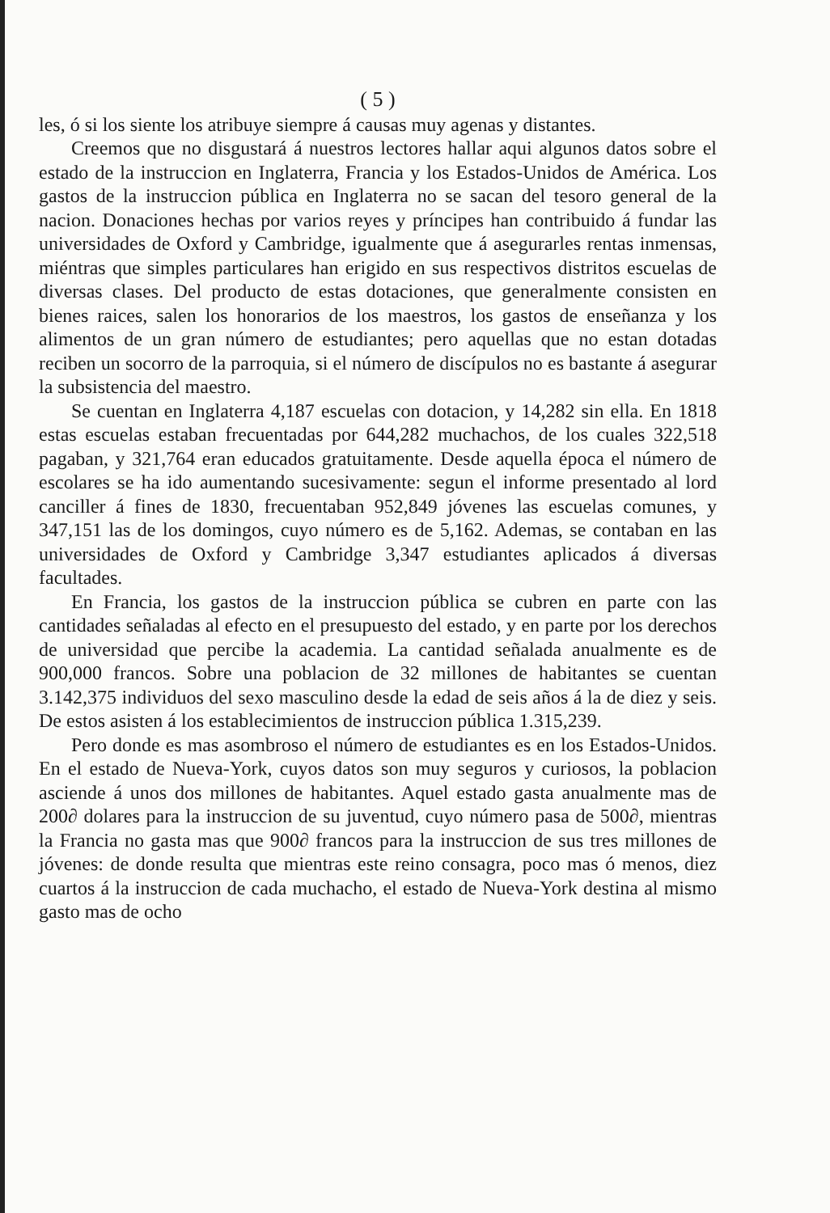( 5 )
les, ó si los siente los atribuye siempre á causas muy agenas y distantes.
Creemos que no disgustará á nuestros lectores hallar aqui algunos datos sobre el estado de la instruccion en Inglaterra, Francia y los Estados-Unidos de América. Los gastos de la instruccion pública en Inglaterra no se sacan del tesoro general de la nacion. Donaciones hechas por varios reyes y príncipes han contribuido á fundar las universidades de Oxford y Cambridge, igualmente que á asegurarles rentas inmensas, miéntras que simples particulares han erigido en sus respectivos distritos escuelas de diversas clases. Del producto de estas dotaciones, que generalmente consisten en bienes raices, salen los honorarios de los maestros, los gastos de enseñanza y los alimentos de un gran número de estudiantes; pero aquellas que no estan dotadas reciben un socorro de la parroquia, si el número de discípulos no es bastante á asegurar la subsistencia del maestro.
Se cuentan en Inglaterra 4,187 escuelas con dotacion, y 14,282 sin ella. En 1818 estas escuelas estaban frecuentadas por 644,282 muchachos, de los cuales 322,518 pagaban, y 321,764 eran educados gratuitamente. Desde aquella época el número de escolares se ha ido aumentando sucesivamente: segun el informe presentado al lord canciller á fines de 1830, frecuentaban 952,849 jóvenes las escuelas comunes, y 347,151 las de los domingos, cuyo número es de 5,162. Ademas, se contaban en las universidades de Oxford y Cambridge 3,347 estudiantes aplicados á diversas facultades.
En Francia, los gastos de la instruccion pública se cubren en parte con las cantidades señaladas al efecto en el presupuesto del estado, y en parte por los derechos de universidad que percibe la academia. La cantidad señalada anualmente es de 900,000 francos. Sobre una poblacion de 32 millones de habitantes se cuentan 3.142,375 individuos del sexo masculino desde la edad de seis años á la de diez y seis. De estos asisten á los establecimientos de instruccion pública 1.315,239.
Pero donde es mas asombroso el número de estudiantes es en los Estados-Unidos. En el estado de Nueva-York, cuyos datos son muy seguros y curiosos, la poblacion asciende á unos dos millones de habitantes. Aquel estado gasta anualmente mas de 200∂ dolares para la instruccion de su juventud, cuyo número pasa de 500∂, mientras la Francia no gasta mas que 900∂ francos para la instruccion de sus tres millones de jóvenes: de donde resulta que mientras este reino consagra, poco mas ó menos, diez cuartos á la instruccion de cada muchacho, el estado de Nueva-York destina al mismo gasto mas de ocho